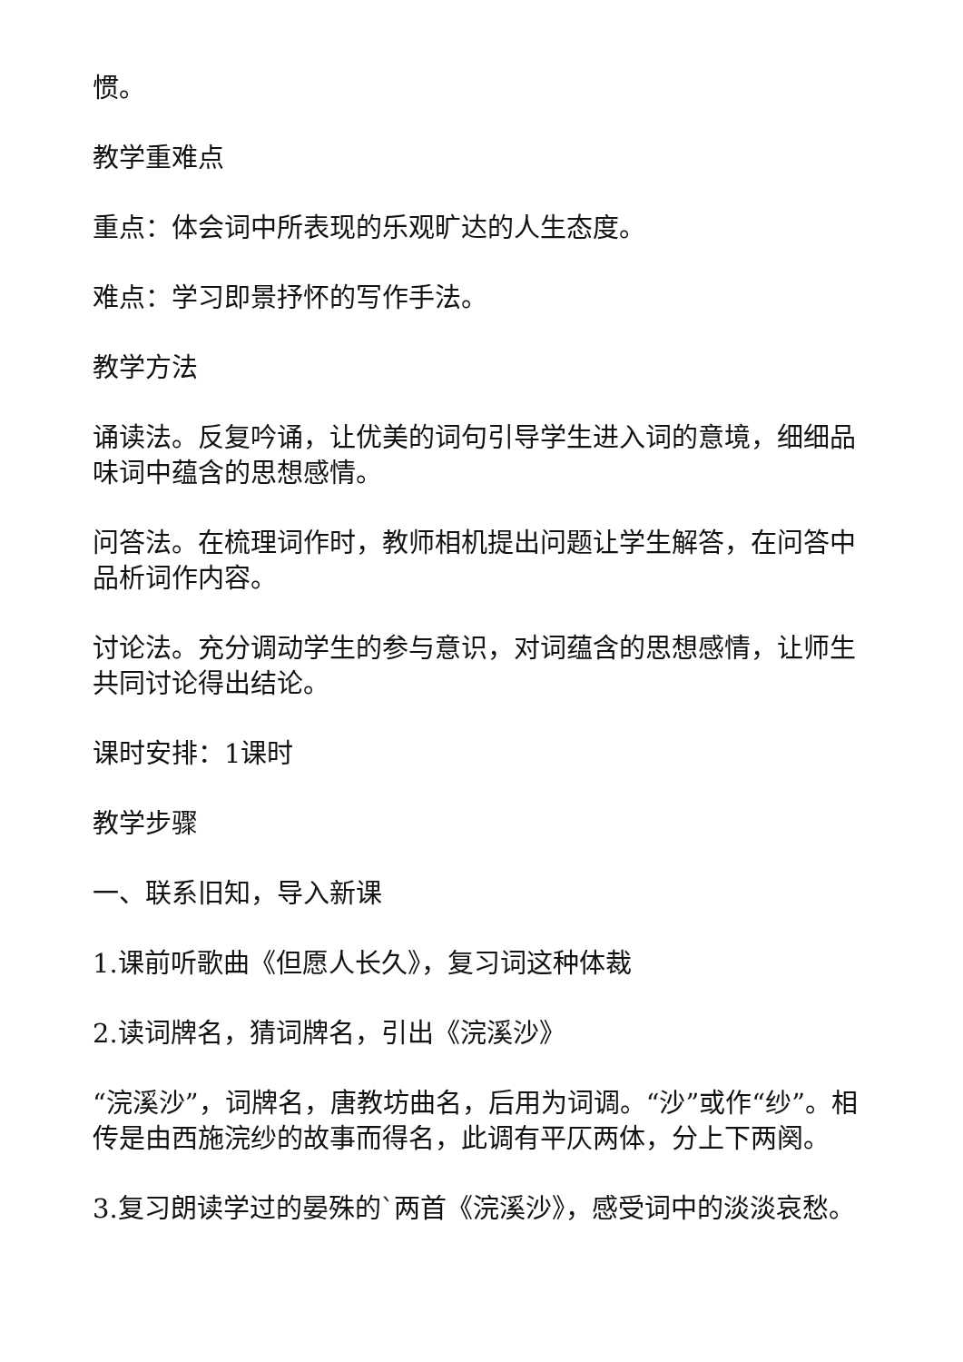惯。
教学重难点
重点：体会词中所表现的乐观旷达的人生态度。
难点：学习即景抒怀的写作手法。
教学方法
诵读法。反复吟诵，让优美的词句引导学生进入词的意境，细细品味词中蕴含的思想感情。
问答法。在梳理词作时，教师相机提出问题让学生解答，在问答中品析词作内容。
讨论法。充分调动学生的参与意识，对词蕴含的思想感情，让师生共同讨论得出结论。
课时安排：1课时
教学步骤
一、联系旧知，导入新课
1.课前听歌曲《但愿人长久》，复习词这种体裁
2.读词牌名，猜词牌名，引出《浣溪沙》
“浣溪沙”，词牌名，唐教坊曲名，后用为词调。“沙”或作“纱”。相传是由西施浣纱的故事而得名，此调有平仄两体，分上下两阕。
3.复习朗读学过的晏殊的`两首《浣溪沙》，感受词中的淡淡哀愁。